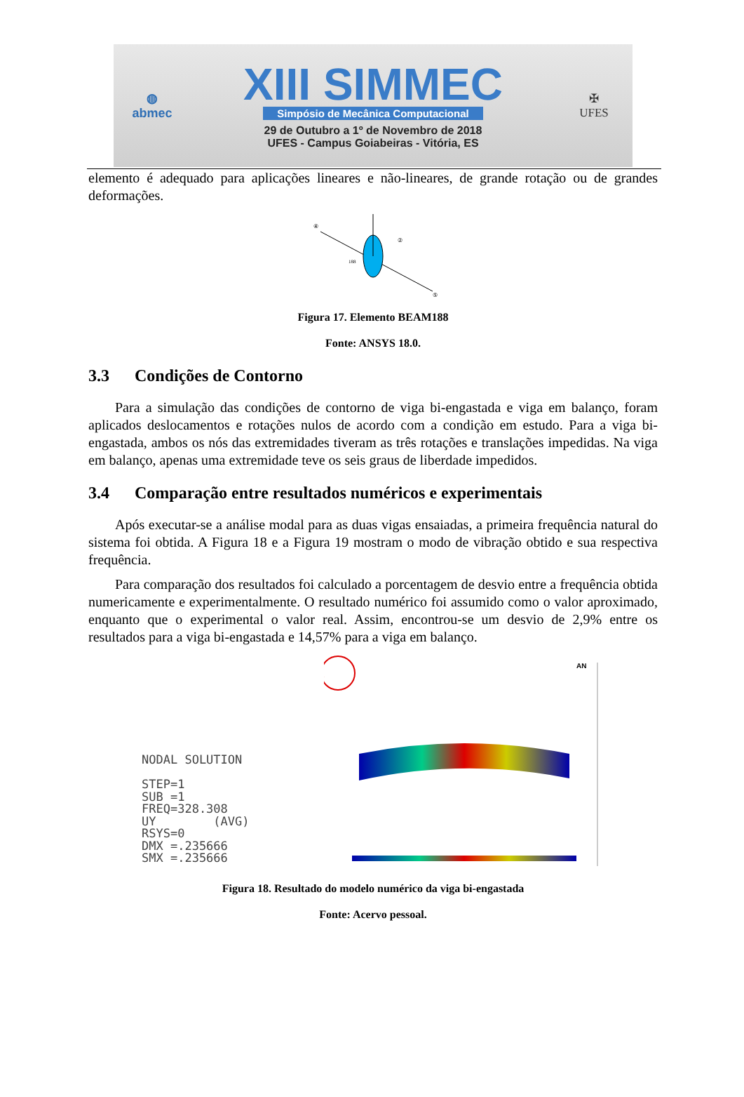◍
abmec
XIII SIMMEC
Simpósio de Mecânica Computacional
29 de Outubro a 1º de Novembro de 2018
UFES - Campus Goiabeiras - Vitória, ES
✠
UFES
elemento é adequado para aplicações lineares e não-lineares, de grande rotação ou de grandes deformações.
188
④
②
⑤
Figura 17. Elemento BEAM188
Fonte: ANSYS 18.0.
3.3 Condições de Contorno
Para a simulação das condições de contorno de viga bi-engastada e viga em balanço, foram aplicados deslocamentos e rotações nulos de acordo com a condição em estudo. Para a viga bi-engastada, ambos os nós das extremidades tiveram as três rotações e translações impedidas. Na viga em balanço, apenas uma extremidade teve os seis graus de liberdade impedidos.
3.4 Comparação entre resultados numéricos e experimentais
Após executar-se a análise modal para as duas vigas ensaiadas, a primeira frequência natural do sistema foi obtida. A Figura 18 e a Figura 19 mostram o modo de vibração obtido e sua respectiva frequência.
Para comparação dos resultados foi calculado a porcentagem de desvio entre a frequência obtida numericamente e experimentalmente. O resultado numérico foi assumido como o valor aproximado, enquanto que o experimental o valor real. Assim, encontrou-se um desvio de 2,9% entre os resultados para a viga bi-engastada e 14,57% para a viga em balanço.
NODAL SOLUTION
STEP=1
SUB =1
FREQ=328.308
UY (AVG)
RSYS=0
DMX =.235666
SMX =.235666
AN
Figura 18. Resultado do modelo numérico da viga bi-engastada
Fonte: Acervo pessoal.